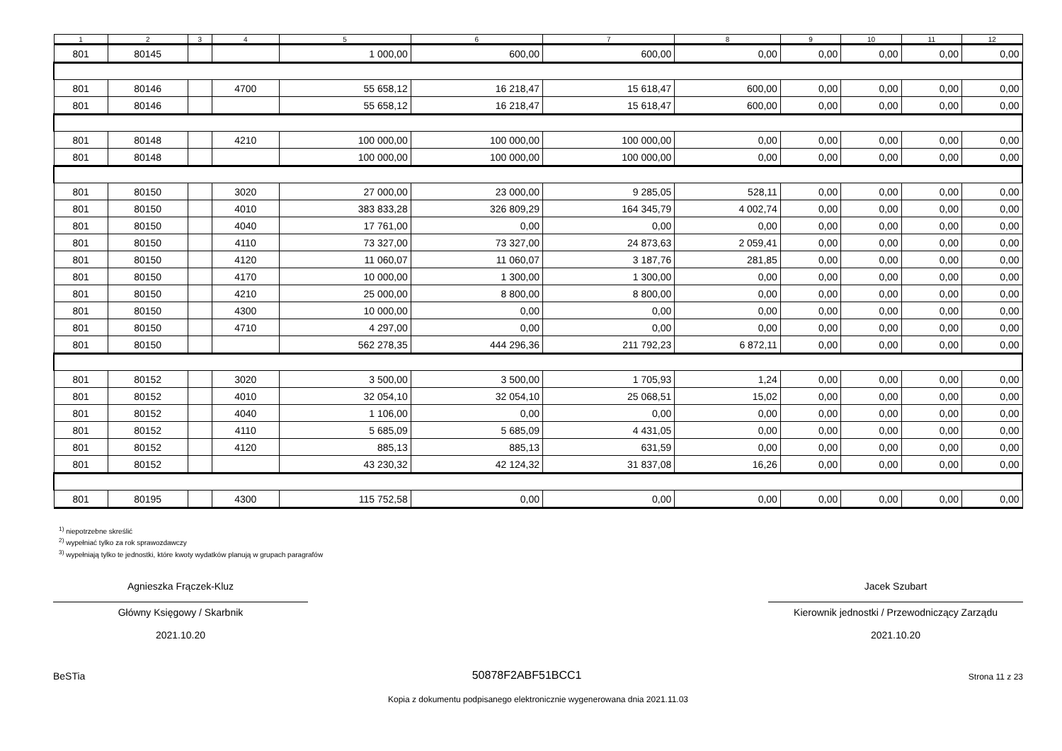| 1 | 2 | 3 | 4 | 5 | 6 | 7 | 8 | 9 | 10 | 11 | 12 |
| --- | --- | --- | --- | --- | --- | --- | --- | --- | --- | --- | --- |
| 801 | 80145 | | | 1 000,00 | 600,00 | 600,00 | 0,00 | 0,00 | 0,00 | 0,00 | 0,00 |
| 801 | 80146 | | 4700 | 55 658,12 | 16 218,47 | 15 618,47 | 600,00 | 0,00 | 0,00 | 0,00 | 0,00 |
| 801 | 80146 | | | 55 658,12 | 16 218,47 | 15 618,47 | 600,00 | 0,00 | 0,00 | 0,00 | 0,00 |
| 801 | 80148 | | 4210 | 100 000,00 | 100 000,00 | 100 000,00 | 0,00 | 0,00 | 0,00 | 0,00 | 0,00 |
| 801 | 80148 | | | 100 000,00 | 100 000,00 | 100 000,00 | 0,00 | 0,00 | 0,00 | 0,00 | 0,00 |
| 801 | 80150 | | 3020 | 27 000,00 | 23 000,00 | 9 285,05 | 528,11 | 0,00 | 0,00 | 0,00 | 0,00 |
| 801 | 80150 | | 4010 | 383 833,28 | 326 809,29 | 164 345,79 | 4 002,74 | 0,00 | 0,00 | 0,00 | 0,00 |
| 801 | 80150 | | 4040 | 17 761,00 | 0,00 | 0,00 | 0,00 | 0,00 | 0,00 | 0,00 | 0,00 |
| 801 | 80150 | | 4110 | 73 327,00 | 73 327,00 | 24 873,63 | 2 059,41 | 0,00 | 0,00 | 0,00 | 0,00 |
| 801 | 80150 | | 4120 | 11 060,07 | 11 060,07 | 3 187,76 | 281,85 | 0,00 | 0,00 | 0,00 | 0,00 |
| 801 | 80150 | | 4170 | 10 000,00 | 1 300,00 | 1 300,00 | 0,00 | 0,00 | 0,00 | 0,00 | 0,00 |
| 801 | 80150 | | 4210 | 25 000,00 | 8 800,00 | 8 800,00 | 0,00 | 0,00 | 0,00 | 0,00 | 0,00 |
| 801 | 80150 | | 4300 | 10 000,00 | 0,00 | 0,00 | 0,00 | 0,00 | 0,00 | 0,00 | 0,00 |
| 801 | 80150 | | 4710 | 4 297,00 | 0,00 | 0,00 | 0,00 | 0,00 | 0,00 | 0,00 | 0,00 |
| 801 | 80150 | | | 562 278,35 | 444 296,36 | 211 792,23 | 6 872,11 | 0,00 | 0,00 | 0,00 | 0,00 |
| 801 | 80152 | | 3020 | 3 500,00 | 3 500,00 | 1 705,93 | 1,24 | 0,00 | 0,00 | 0,00 | 0,00 |
| 801 | 80152 | | 4010 | 32 054,10 | 32 054,10 | 25 068,51 | 15,02 | 0,00 | 0,00 | 0,00 | 0,00 |
| 801 | 80152 | | 4040 | 1 106,00 | 0,00 | 0,00 | 0,00 | 0,00 | 0,00 | 0,00 | 0,00 |
| 801 | 80152 | | 4110 | 5 685,09 | 5 685,09 | 4 431,05 | 0,00 | 0,00 | 0,00 | 0,00 | 0,00 |
| 801 | 80152 | | 4120 | 885,13 | 885,13 | 631,59 | 0,00 | 0,00 | 0,00 | 0,00 | 0,00 |
| 801 | 80152 | | | 43 230,32 | 42 124,32 | 31 837,08 | 16,26 | 0,00 | 0,00 | 0,00 | 0,00 |
| 801 | 80195 | | 4300 | 115 752,58 | 0,00 | 0,00 | 0,00 | 0,00 | 0,00 | 0,00 | 0,00 |
<sup>1)</sup> niepotrzebne skreślić
<sup>2)</sup> wypełniać tylko za rok sprawozdawczy
<sup>3)</sup> wypełniają tylko te jednostki, które kwoty wydatków planują w grupach paragrafów
Agnieszka Frączek-Kluz
Główny Księgowy / Skarbnik
2021.10.20
Jacek Szubart
Kierownik jednostki / Przewodniczący Zarządu
2021.10.20
BeSTia 50878F2ABF51BCC1 Strona 11 z 23
Kopia z dokumentu podpisanego elektronicznie wygenerowana dnia 2021.11.03